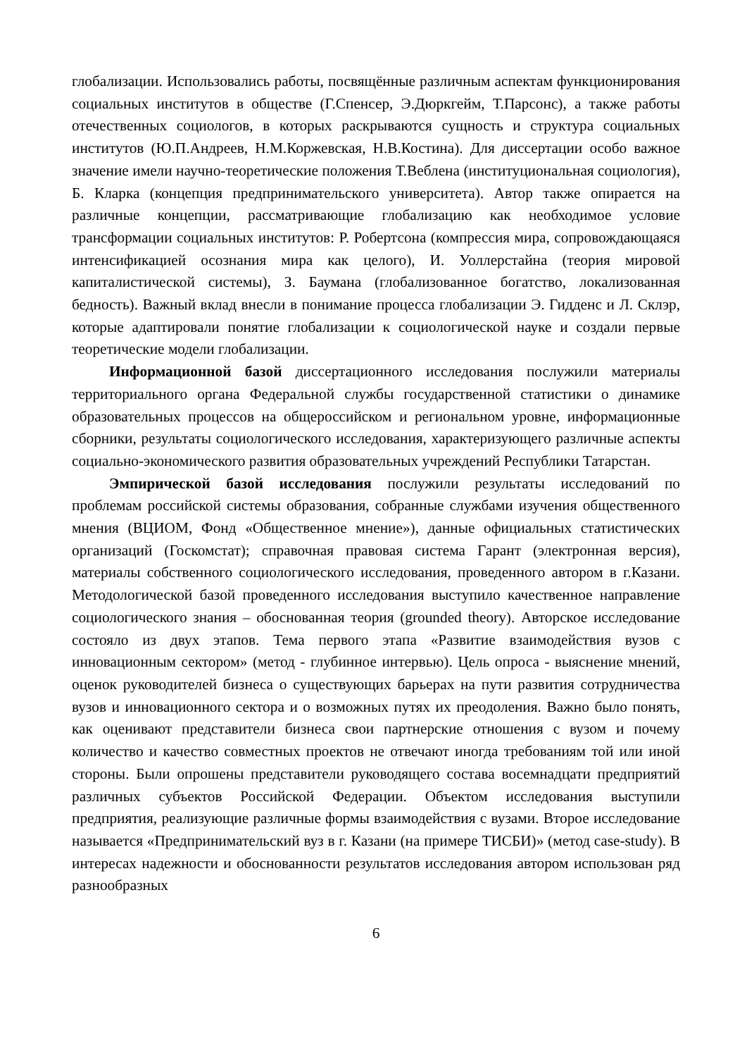глобализации. Использовались работы, посвящённые различным аспектам функционирования социальных институтов в обществе (Г.Спенсер, Э.Дюркгейм, Т.Парсонс), а также работы отечественных социологов, в которых раскрываются сущность и структура социальных институтов (Ю.П.Андреев, Н.М.Коржевская, Н.В.Костина). Для диссертации особо важное значение имели научно-теоретические положения Т.Веблена (институциональная социология), Б. Кларка (концепция предпринимательского университета). Автор также опирается на различные концепции, рассматривающие глобализацию как необходимое условие трансформации социальных институтов: Р. Робертсона (компрессия мира, сопровождающаяся интенсификацией осознания мира как целого), И. Уоллерстайна (теория мировой капиталистической системы), З. Баумана (глобализованное богатство, локализованная бедность). Важный вклад внесли в понимание процесса глобализации Э. Гидденс и Л. Склэр, которые адаптировали понятие глобализации к социологической науке и создали первые теоретические модели глобализации.
Информационной базой диссертационного исследования послужили материалы территориального органа Федеральной службы государственной статистики о динамике образовательных процессов на общероссийском и региональном уровне, информационные сборники, результаты социологического исследования, характеризующего различные аспекты социально-экономического развития образовательных учреждений Республики Татарстан.
Эмпирической базой исследования послужили результаты исследований по проблемам российской системы образования, собранные службами изучения общественного мнения (ВЦИОМ, Фонд «Общественное мнение»), данные официальных статистических организаций (Госкомстат); справочная правовая система Гарант (электронная версия), материалы собственного социологического исследования, проведенного автором в г.Казани. Методологической базой проведенного исследования выступило качественное направление социологического знания – обоснованная теория (grounded theory). Авторское исследование состояло из двух этапов. Тема первого этапа «Развитие взаимодействия вузов с инновационным сектором» (метод - глубинное интервью). Цель опроса - выяснение мнений, оценок руководителей бизнеса о существующих барьерах на пути развития сотрудничества вузов и инновационного сектора и о возможных путях их преодоления. Важно было понять, как оценивают представители бизнеса свои партнерские отношения с вузом и почему количество и качество совместных проектов не отвечают иногда требованиям той или иной стороны. Были опрошены представители руководящего состава восемнадцати предприятий различных субъектов Российской Федерации. Объектом исследования выступили предприятия, реализующие различные формы взаимодействия с вузами. Второе исследование называется «Предпринимательский вуз в г. Казани (на примере ТИСБИ)» (метод case-study). В интересах надежности и обоснованности результатов исследования автором использован ряд разнообразных
6